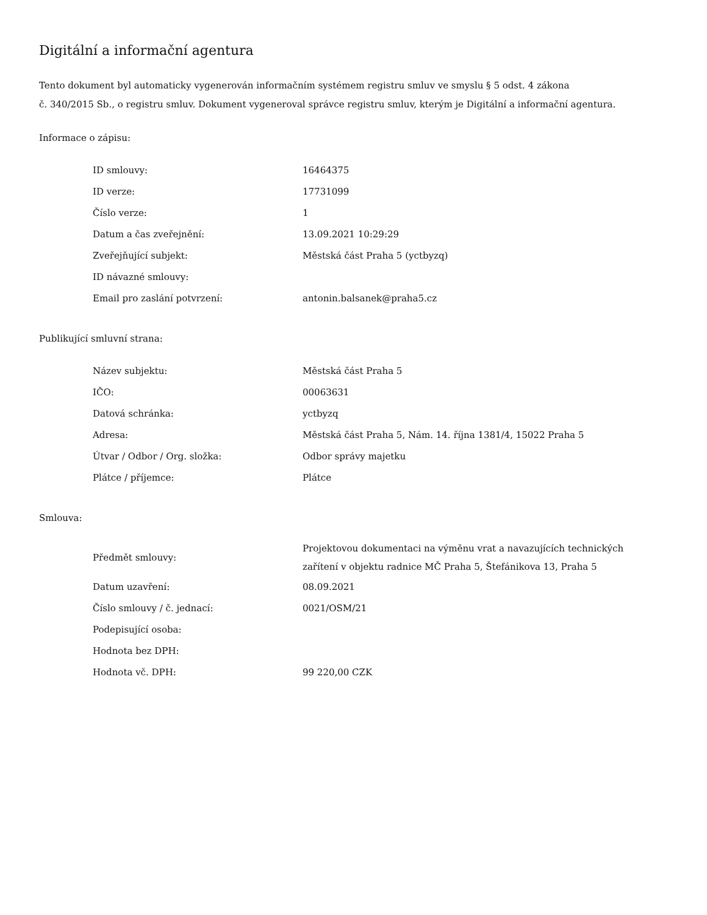Digitální a informační agentura
Tento dokument byl automaticky vygenerován informačním systémem registru smluv ve smyslu § 5 odst. 4 zákona
č. 340/2015 Sb., o registru smluv. Dokument vygeneroval správce registru smluv, kterým je Digitální a informační agentura.
Informace o zápisu:
| ID smlouvy: | 16464375 |
| ID verze: | 17731099 |
| Číslo verze: | 1 |
| Datum a čas zveřejnění: | 13.09.2021 10:29:29 |
| Zveřejňující subjekt: | Městská část Praha 5 (yctbyzq) |
| ID návazné smlouvy: | |
| Email pro zaslání potvrzení: | antonin.balsanek@praha5.cz |
Publikující smluvní strana:
| Název subjektu: | Městská část Praha 5 |
| IČO: | 00063631 |
| Datová schránka: | yctbyzq |
| Adresa: | Městská část Praha 5, Nám. 14. října 1381/4, 15022 Praha 5 |
| Útvar / Odbor / Org. složka: | Odbor správy majetku |
| Plátce / příjemce: | Plátce |
Smlouva:
| Předmět smlouvy: | Projektovou dokumentaci na výměnu vrat a navazujících technických zařítení v objektu radnice MČ Praha 5, Štefánikova 13, Praha 5 |
| Datum uzavření: | 08.09.2021 |
| Číslo smlouvy / č. jednací: | 0021/OSM/21 |
| Podepisující osoba: | |
| Hodnota bez DPH: | |
| Hodnota vč. DPH: | 99 220,00 CZK |